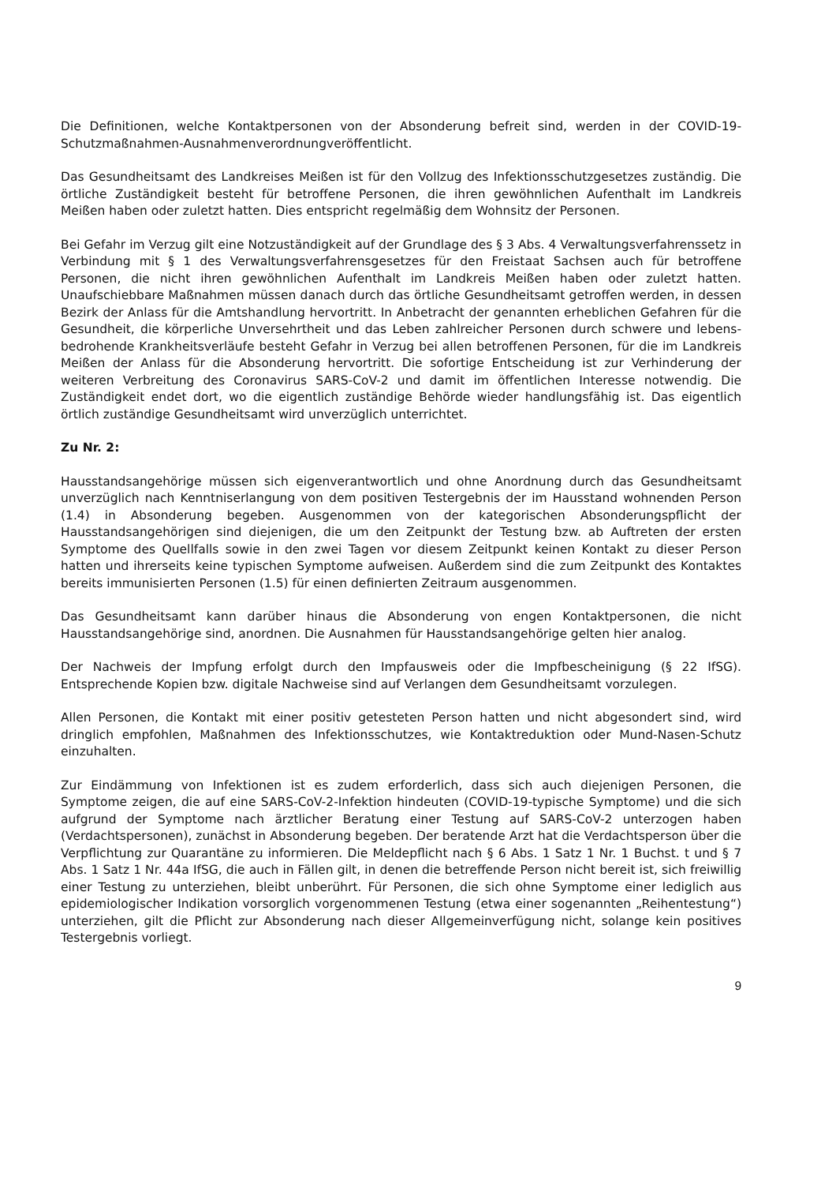Die Definitionen, welche Kontaktpersonen von der Absonderung befreit sind, werden in der COVID-19-Schutzmaßnahmen-Ausnahmenverordnungveröffentlicht.
Das Gesundheitsamt des Landkreises Meißen ist für den Vollzug des Infektionsschutzgesetzes zuständig. Die örtliche Zuständigkeit besteht für betroffene Personen, die ihren gewöhnlichen Aufenthalt im Landkreis Meißen haben oder zuletzt hatten. Dies entspricht regelmäßig dem Wohnsitz der Personen.
Bei Gefahr im Verzug gilt eine Notzuständigkeit auf der Grundlage des § 3 Abs. 4 Verwaltungs­verfahrenssetz in Verbindung mit § 1 des Verwaltungsverfahrensgesetzes für den Freistaat Sachsen auch für betroffene Personen, die nicht ihren gewöhnlichen Aufenthalt im Landkreis Meißen haben oder zuletzt hatten. Unaufschiebbare Maßnahmen müssen danach durch das örtliche Gesundheitsamt getroffen werden, in dessen Bezirk der Anlass für die Amtshandlung hervortritt. In Anbetracht der genannten erheblichen Gefahren für die Gesundheit, die körperliche Unversehrtheit und das Leben zahlreicher Personen durch schwere und lebens­bedrohende Krankheitsverläufe besteht Gefahr in Verzug bei allen betroffenen Personen, für die im Landkreis Meißen der Anlass für die Absonderung hervortritt. Die sofortige Entscheidung ist zur Verhinderung der weiteren Verbreitung des Coronavirus SARS-CoV-2 und damit im öffentlichen Interesse notwendig. Die Zuständigkeit endet dort, wo die eigentlich zuständige Behörde wieder handlungsfähig ist. Das eigentlich örtlich zuständige Gesundheitsamt wird unverzüglich unterrichtet.
Zu Nr. 2:
Hausstandsangehörige müssen sich eigenverantwortlich und ohne Anordnung durch das Gesundheitsamt unverzüglich nach Kenntniserlangung von dem positiven Testergebnis der im Hausstand wohnenden Person (1.4) in Absonderung begeben. Ausgenommen von der kategorischen Absonderungspflicht der Hausstandsangehörigen sind diejenigen, die um den Zeitpunkt der Testung bzw. ab Auftreten der ersten Symptome des Quellfalls sowie in den zwei Tagen vor diesem Zeitpunkt keinen Kontakt zu dieser Person hatten und ihrerseits keine typischen Symptome aufweisen. Außerdem sind die zum Zeitpunkt des Kontaktes bereits immunisierten Personen (1.5) für einen definierten Zeitraum ausgenommen.
Das Gesundheitsamt kann darüber hinaus die Absonderung von engen Kontaktpersonen, die nicht Hausstandsangehörige sind, anordnen. Die Ausnahmen für Hausstandsangehörige gelten hier analog.
Der Nachweis der Impfung erfolgt durch den Impfausweis oder die Impfbescheinigung (§ 22 IfSG). Entsprechende Kopien bzw. digitale Nachweise sind auf Verlangen dem Gesundheitsamt vorzulegen.
Allen Personen, die Kontakt mit einer positiv getesteten Person hatten und nicht abgesondert sind, wird dringlich empfohlen, Maßnahmen des Infektionsschutzes, wie Kontaktreduktion oder Mund-Nasen-Schutz einzuhalten.
Zur Eindämmung von Infektionen ist es zudem erforderlich, dass sich auch diejenigen Personen, die Symptome zeigen, die auf eine SARS-CoV-2-Infektion hindeuten (COVID-19-typische Symptome) und die sich aufgrund der Symptome nach ärztlicher Beratung einer Testung auf SARS-CoV-2 unterzogen haben (Verdachtspersonen), zunächst in Absonderung begeben. Der beratende Arzt hat die Verdachtsperson über die Verpflichtung zur Quarantäne zu informieren. Die Meldepflicht nach § 6 Abs. 1 Satz 1 Nr. 1 Buchst. t und § 7 Abs. 1 Satz 1 Nr. 44a IfSG, die auch in Fällen gilt, in denen die betreffende Person nicht bereit ist, sich freiwillig einer Testung zu unterziehen, bleibt unberührt. Für Personen, die sich ohne Symptome einer lediglich aus epidemiologischer Indikation vorsorglich vorgenommenen Testung (etwa einer sogenannten „Reihentestung“) unterziehen, gilt die Pflicht zur Absonderung nach dieser Allgemeinverfügung nicht, solange kein positives Testergebnis vorliegt.
9